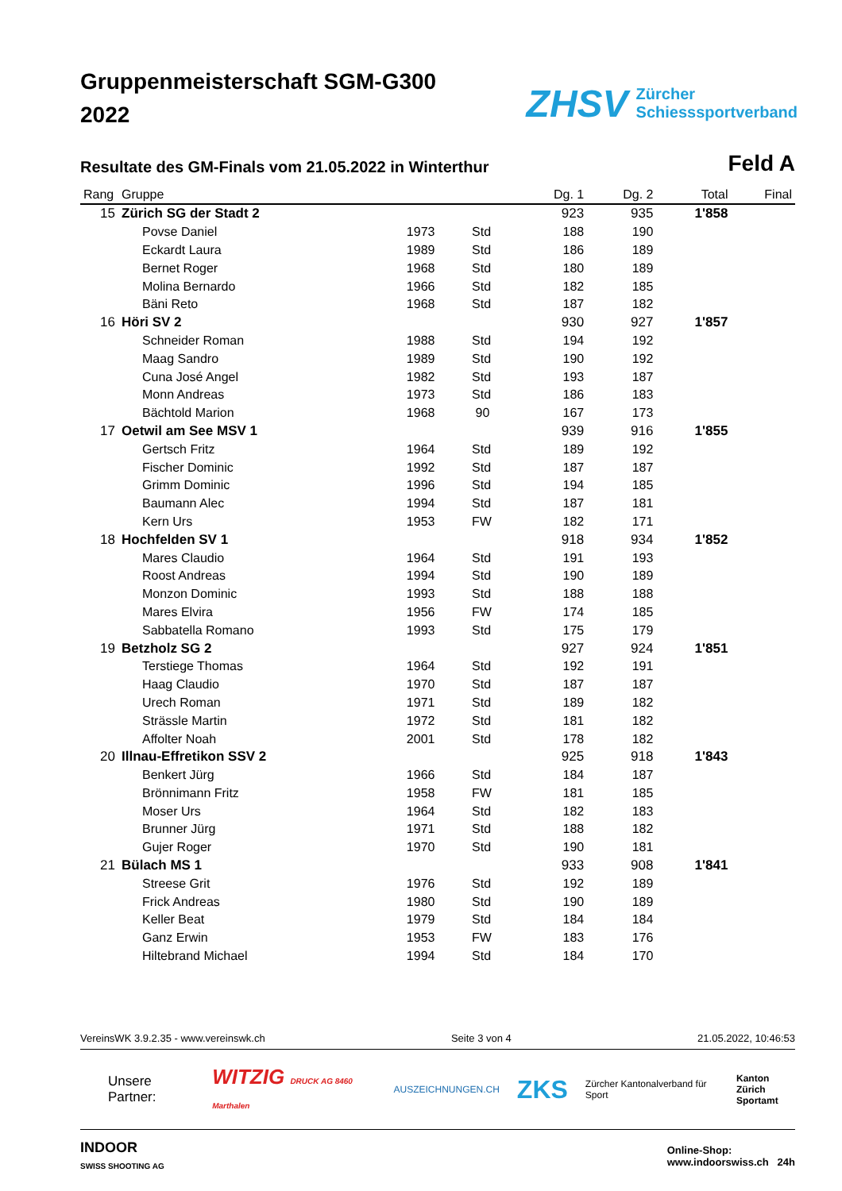Gruppenmeisterschaft SGM-G300
2022
ZHSV Zürcher
Schiesssportverband
Resultate des GM-Finals vom 21.05.2022 in Winterthur
Feld A
| Rang | Gruppe | | | Dg. 1 | Dg. 2 | Total | Final |
| --- | --- | --- | --- | --- | --- | --- | --- |
| 15 | Zürich SG der Stadt 2 | | | 923 | 935 | 1'858 | |
| | Povse Daniel | 1973 | Std | 188 | 190 | | |
| | Eckardt Laura | 1989 | Std | 186 | 189 | | |
| | Bernet Roger | 1968 | Std | 180 | 189 | | |
| | Molina Bernardo | 1966 | Std | 182 | 185 | | |
| | Bäni Reto | 1968 | Std | 187 | 182 | | |
| 16 | Höri SV 2 | | | 930 | 927 | 1'857 | |
| | Schneider Roman | 1988 | Std | 194 | 192 | | |
| | Maag Sandro | 1989 | Std | 190 | 192 | | |
| | Cuna José Angel | 1982 | Std | 193 | 187 | | |
| | Monn Andreas | 1973 | Std | 186 | 183 | | |
| | Bächtold Marion | 1968 | 90 | 167 | 173 | | |
| 17 | Oetwil am See MSV 1 | | | 939 | 916 | 1'855 | |
| | Gertsch Fritz | 1964 | Std | 189 | 192 | | |
| | Fischer Dominic | 1992 | Std | 187 | 187 | | |
| | Grimm Dominic | 1996 | Std | 194 | 185 | | |
| | Baumann Alec | 1994 | Std | 187 | 181 | | |
| | Kern Urs | 1953 | FW | 182 | 171 | | |
| 18 | Hochfelden SV 1 | | | 918 | 934 | 1'852 | |
| | Mares Claudio | 1964 | Std | 191 | 193 | | |
| | Roost Andreas | 1994 | Std | 190 | 189 | | |
| | Monzon Dominic | 1993 | Std | 188 | 188 | | |
| | Mares Elvira | 1956 | FW | 174 | 185 | | |
| | Sabbatella Romano | 1993 | Std | 175 | 179 | | |
| 19 | Betzholz SG 2 | | | 927 | 924 | 1'851 | |
| | Terstiege Thomas | 1964 | Std | 192 | 191 | | |
| | Haag Claudio | 1970 | Std | 187 | 187 | | |
| | Urech Roman | 1971 | Std | 189 | 182 | | |
| | Strässle Martin | 1972 | Std | 181 | 182 | | |
| | Affolter Noah | 2001 | Std | 178 | 182 | | |
| 20 | Illnau-Effretikon SSV 2 | | | 925 | 918 | 1'843 | |
| | Benkert Jürg | 1966 | Std | 184 | 187 | | |
| | Brönnimann Fritz | 1958 | FW | 181 | 185 | | |
| | Moser Urs | 1964 | Std | 182 | 183 | | |
| | Brunner Jürg | 1971 | Std | 188 | 182 | | |
| | Gujer Roger | 1970 | Std | 190 | 181 | | |
| 21 | Bülach MS 1 | | | 933 | 908 | 1'841 | |
| | Streese Grit | 1976 | Std | 192 | 189 | | |
| | Frick Andreas | 1980 | Std | 190 | 189 | | |
| | Keller Beat | 1979 | Std | 184 | 184 | | |
| | Ganz Erwin | 1953 | FW | 183 | 176 | | |
| | Hiltebrand Michael | 1994 | Std | 184 | 170 | | |
VereinsWK 3.9.2.35 - www.vereinswk.ch Seite 3 von 4 21.05.2022, 10:46:53
Unsere Partner: WITZIG DRUCK AG 8460 Marthalen AUSZEICHNUNGEN.CH ZKS Zürcher Kantonalverband für Sport Kanton Zürich
Sportamt
INDOOR
SWISS SHOOTING AG Online-Shop:
www.indoorswiss.ch 24h